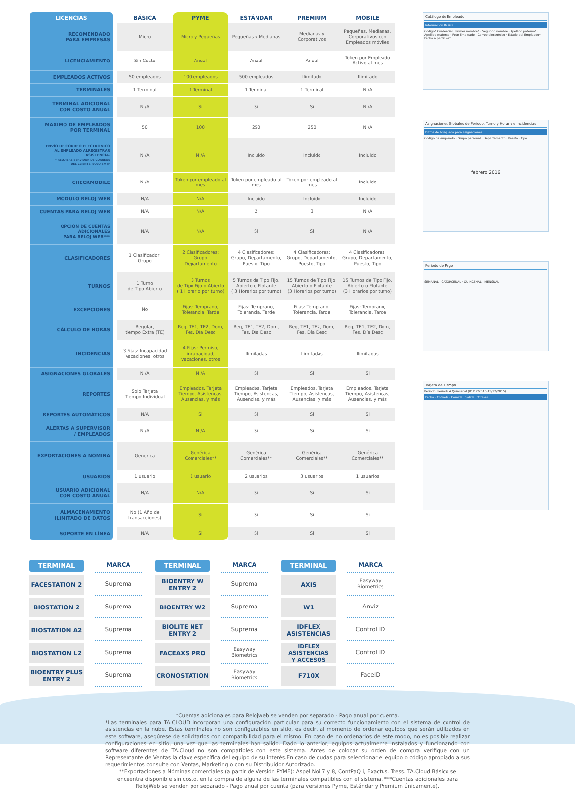| LICENCIAS | | BÁSICA | PYME | ESTÁNDAR | PREMIUM | MOBILE |
| RECOMENDADO PARA EMPRESAS | | Micro | Micro y Pequeñas | Pequeñas y Medianas | Medianas y Corporativos | Pequeñas, Medianas, Corporativos con Empleados móviles |
| LICENCIAMIENTO | | Sin Costo | Anual | Anual | Anual | Token por Empleado Activo al mes |
| EMPLEADOS ACTIVOS | | 50 empleados | 100 empleados | 500 empleados | Ilimitado | Ilimitado |
| TERMINALES | | 1 Terminal | 1 Terminal | 1 Terminal | 1 Terminal | N /A |
| TERMINAL ADICIONAL CON COSTO ANUAL | | N /A | Si | Si | Si | N /A |
| MAXIMO DE EMPLEADOS POR TERMINAL | | 50 | 100 | 250 | 250 | N /A |
| ENVÍO DE CORREO ELECTRÓNICO AL EMPLEADO ALREGISTRAR ASISTENCIA. * REQUIERE SERVIDOR DE CORREOS DEL CLIENTE. SOLO SMTP | | N /A | N /A | Incluido | Incluido | Incluido |
| CHECKMOBILE | | N /A | Token por empleado al mes | Token por empleado al mes | Token por empleado al mes | Incluido |
| MÓDULO RELOJ WEB | | N/A | N/A | Incluido | Incluido | Incluido |
| CUENTAS PARA RELOJ WEB | | N/A | N/A | 2 | 3 | N /A |
| OPCIÓN DE CUENTAS ADICIONALES PARA RELOJ WEB*** | | N/A | N/A | Si | Si | N /A |
| CLASIFICADORES | | 1 Clasificador: Grupo | 2 Clasificadores: Grupo Departamento | 4 Clasificadores: Grupo, Departamento, Puesto, Tipo | 4 Clasificadores: Grupo, Departamento, Puesto, Tipo | 4 Clasificadores: Grupo, Departamento, Puesto, Tipo |
| TURNOS | | 1 Turno de Tipo Abierto | 3 Turnos de Tipo Fijo o Abierto ( 1 Horario por turno) | 5 Turnos de Tipo Fijo, Abierto o Flotante ( 3 Horarios por turno) | 15 Turnos de Tipo Fijo, Abierto o Flotante (3 Horarios por turno) | 15 Turnos de Tipo Fijo, Abierto o Flotante (3 Horarios por turno) |
| EXCEPCIONES | | No | Fijas: Temprano, Tolerancia, Tarde | Fijas: Temprano, Tolerancia, Tarde | Fijas: Temprano, Tolerancia, Tarde | Fijas: Temprano, Tolerancia, Tarde |
| CÁLCULO DE HORAS | | Regular, tiempo Extra (TE) | Reg, TE1, TE2, Dom, Fes, Día Desc | Reg, TE1, TE2, Dom, Fes, Día Desc | Reg, TE1, TE2, Dom, Fes, Día Desc | Reg, TE1, TE2, Dom, Fes, Día Desc |
| INCIDENCIAS | | 3 Fijas: Incapacidad Vacaciones, otros | 4 Fijas: Permiso, incapacidad, vacaciones, otros | Ilimitadas | Ilimitadas | Ilimitadas |
| ASIGNACIONES GLOBALES | | N /A | N /A | Si | Si | Si |
| REPORTES | | Solo Tarjeta Tiempo Individual | Empleados, Tarjeta Tiempo, Asistencas, Ausencias, y más | Empleados, Tarjeta Tiempo, Asistencas, Ausencias, y más | Empleados, Tarjeta Tiempo, Asistencas, Ausencias, y más | Empleados, Tarjeta Tiempo, Asistencas, Ausencias, y más |
| REPORTES AUTOMÁTICOS | | N/A | Si | Si | Si | Si |
| ALERTAS A SUPERVISOR / EMPLEADOS | | N /A | N /A | Si | Si | Si |
| EXPORTACIONES A NÓMINA | | Generica | Genérica Comerciales** | Genérica Comerciales** | Genérica Comerciales** | Genérica Comerciales** |
| USUARIOS | | 1 usuario | 1 usuario | 2 usuarios | 3 usuarios | 1 usuarios |
| USUARIO ADICIONAL CON COSTO ANUAL | | N/A | N/A | Si | Si | Si |
| ALMACENAMIENTO ILIMITADO DE DATOS | | No (1 Año de transacciones) | Si | Si | Si | Si |
| SOPORTE EN LÍNEA | | N/A | Si | Si | Si | Si |
Catálogo de Empleado
Información Básica
Código* Credencial · Primer nombre* · Segundo nombre · Apellido paterno* · Apellido materno · Foto Empleado · Correo electrónico · Estado del Empleado* · Fecha a partir de*
Asignaciones Globales de Periodo, Turno y Horario e Incidencias
Filtros de búsqueda para asignaciones:
Código de empleado · Grupo personal · Departamento · Puesto · Tipo
febrero 2016
Periodo de Pago
SEMANAL · CATORCENAL · QUINCENAL · MENSUAL
Tarjeta de Tiempo
Periodo: Periodo 4 Quincenal (01/12/2015-15/12/2015)
Fecha · Entrada · Comida · Salida · Totales
TERMINAL
FACESTATION 2
BIOSTATION 2
BIOSTATION A2
BIOSTATION L2
BIOENTRY PLUS
ENTRY 2
MARCA
Suprema
Suprema
Suprema
Suprema
Suprema
TERMINAL
BIOENTRY W
ENTRY 2
BIOENTRY W2
BIOLITE NET
ENTRY 2
FACEAXS PRO
CRONOSTATION
MARCA
Suprema
Suprema
Suprema
Easyway
Biometrics
Easyway
Biometrics
TERMINAL
AXIS
W1
IDFLEX
ASISTENCIAS
IDFLEX ASISTENCIAS
Y ACCESOS
F710X
MARCA
Easyway
Biometrics
Anviz
Control ID
Control ID
FaceID
*Cuentas adicionales para Relojweb se venden por separado - Pago anual por cuenta.
*Las terminales para TA.CLOUD incorporan una configuración particular para su correcto funcionamiento con el sistema de control de asistencias en la nube. Estas terminales no son configurables en sitio, es decir, al momento de ordenar equipos que serán utilizados en este software, asegúrese de solicitarlos con compatibilidad para el mismo. En caso de no ordenarlos de este modo, no es posible realizar configuraciones en sitio, una vez que las terminales han salido. Dado lo anterior, equipos actualmente instalados y funcionando con software diferentes de TA.Cloud no son compatibles con este sistema. Antes de colocar su orden de compra verifique con un Representante de Ventas la clave específica del equipo de su interés.En caso de dudas para seleccionar el equipo o código apropiado a sus requerimientos consulte con Ventas, Marketing o con su Distribuidor Autorizado.
**Exportaciones a Nóminas comerciales (a partir de Versión PYME): Aspel Noi 7 y 8, ContPaQ i, Exactus. Tress. TA.Cloud Básico se encuentra disponible sin costo, en la compra de alguna de las terminales compatibles con el sistema. ***Cuentas adicionales para RelojWeb se venden por separado - Pago anual por cuenta (para versiones Pyme, Estándar y Premium únicamente).